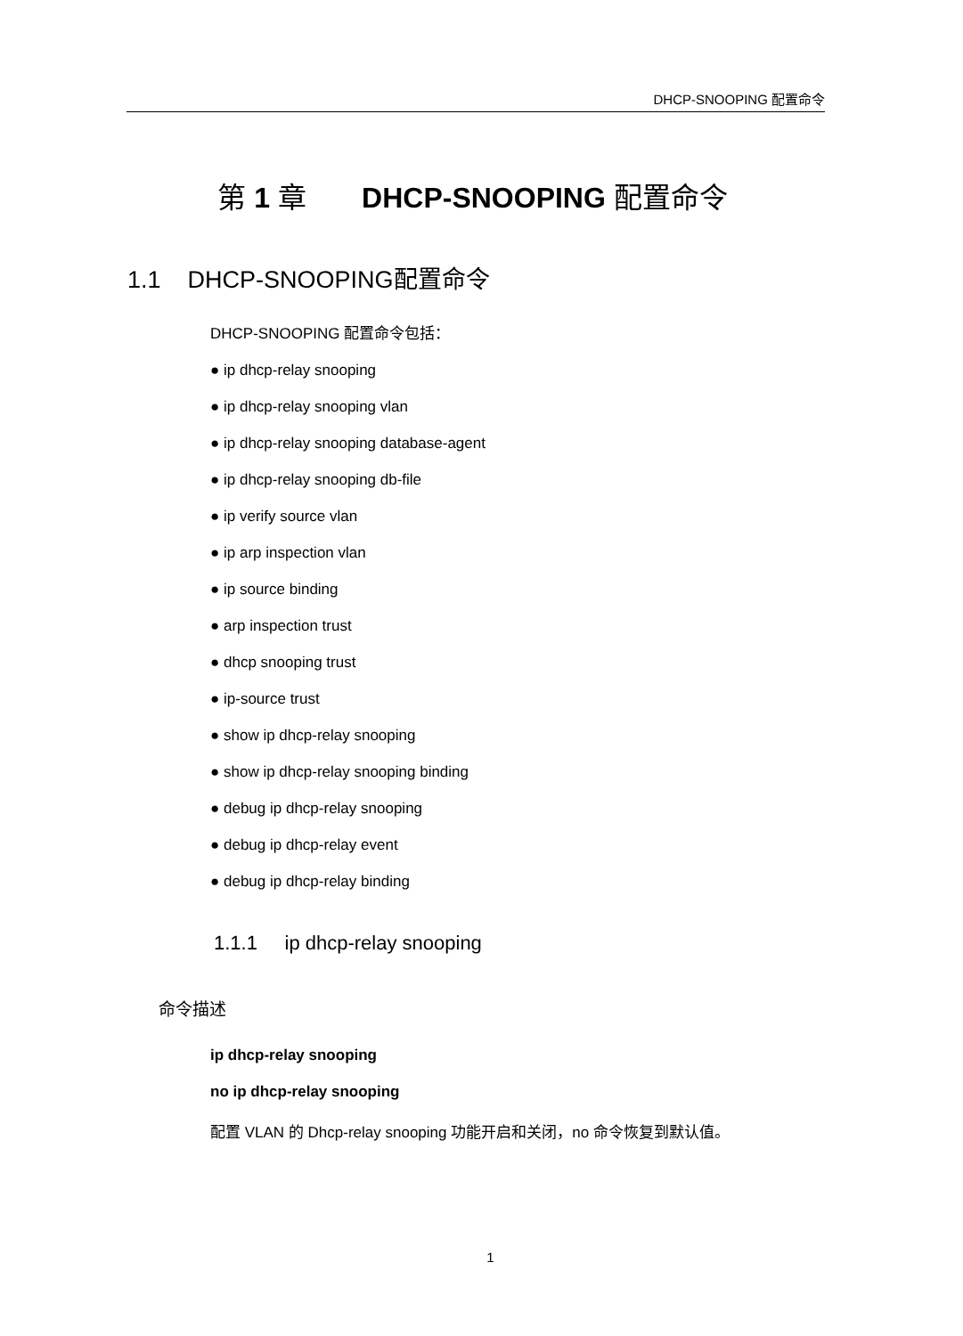DHCP-SNOOPING 配置命令
第 1 章 DHCP-SNOOPING 配置命令
1.1 DHCP-SNOOPING配置命令
DHCP-SNOOPING 配置命令包括：
● ip dhcp-relay snooping
● ip dhcp-relay snooping vlan
● ip dhcp-relay snooping database-agent
● ip dhcp-relay snooping db-file
● ip verify source vlan
● ip arp inspection vlan
● ip source binding
● arp inspection trust
● dhcp snooping trust
● ip-source trust
● show ip dhcp-relay snooping
● show ip dhcp-relay snooping binding
● debug ip dhcp-relay snooping
● debug ip dhcp-relay event
● debug ip dhcp-relay binding
1.1.1 ip dhcp-relay snooping
命令描述
ip dhcp-relay snooping
no ip dhcp-relay snooping
配置 VLAN 的 Dhcp-relay snooping 功能开启和关闭，no 命令恢复到默认值。
1